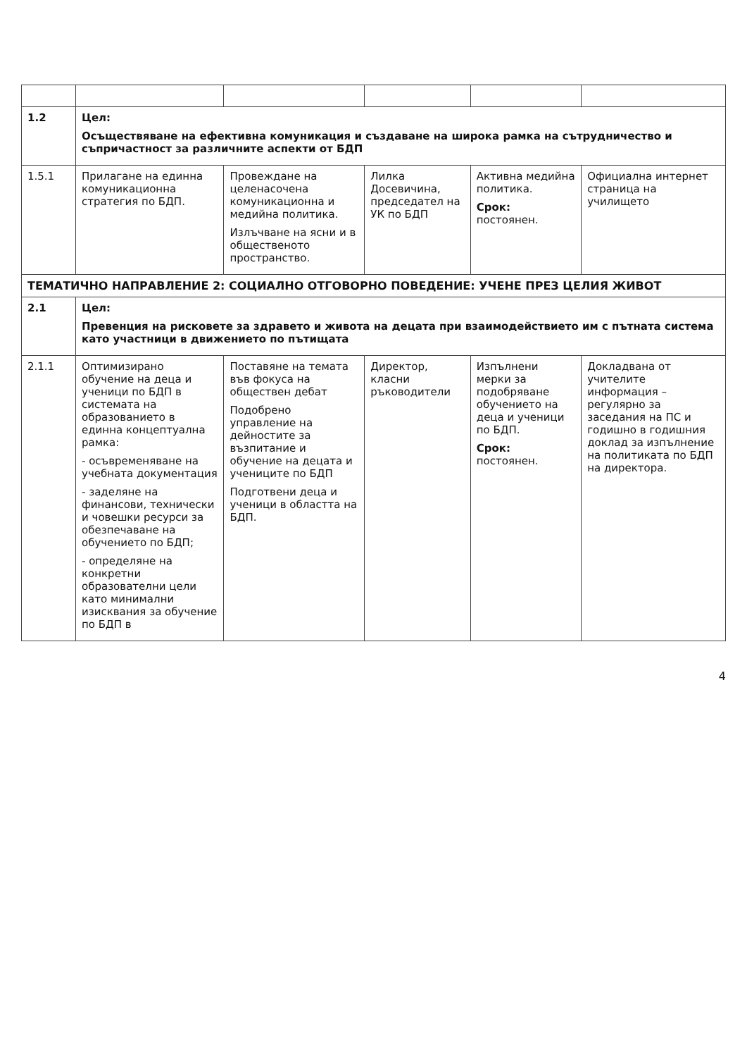| 1.2 | Цел: Осъществяване на ефективна комуникация и създаване на широка рамка на сътрудничество и съпричастност за различните аспекти от БДП | | | | |
| 1.5.1 | Прилагане на единна комуникационна стратегия по БДП. | Провеждане на целенасочена комуникационна и медийна политика. Излъчване на ясни и в общественото пространство. | Лилка Досевичина, председател на УК по БДП | Активна медийна политика. Срок: постоянен. | Официална интернет страница на училището |
| ТЕМАТИЧНО НАПРАВЛЕНИЕ 2: СОЦИАЛНО ОТГОВОРНО ПОВЕДЕНИЕ: УЧЕНЕ ПРЕЗ ЦЕЛИЯ ЖИВОТ | | | | | |
| 2.1 | Цел: Превенция на рисковете за здравето и живота на децата при взаимодействието им с пътната система като участници в движението по пътищата | | | | |
| 2.1.1 | Оптимизирано обучение на деца и ученици по БДП в системата на образованието в единна концептуална рамка: - осъвременяване на учебната документация - заделяне на финансови, технически и човешки ресурси за обезпечаване на обучението по БДП; - определяне на конкретни образователни цели като минимални изисквания за обучение по БДП в | Поставяне на темата във фокуса на обществен дебат Подобрено управление на дейностите за възпитание и обучение на децата и учениците по БДП Подготвени деца и ученици в областта на БДП. | Директор, класни ръководители | Изпълнени мерки за подобряване обучението на деца и ученици по БДП. Срок: постоянен. | Докладвана от учителите информация – регулярно за заседания на ПС и годишно в годишния доклад за изпълнение на политиката по БДП на директора. |
4